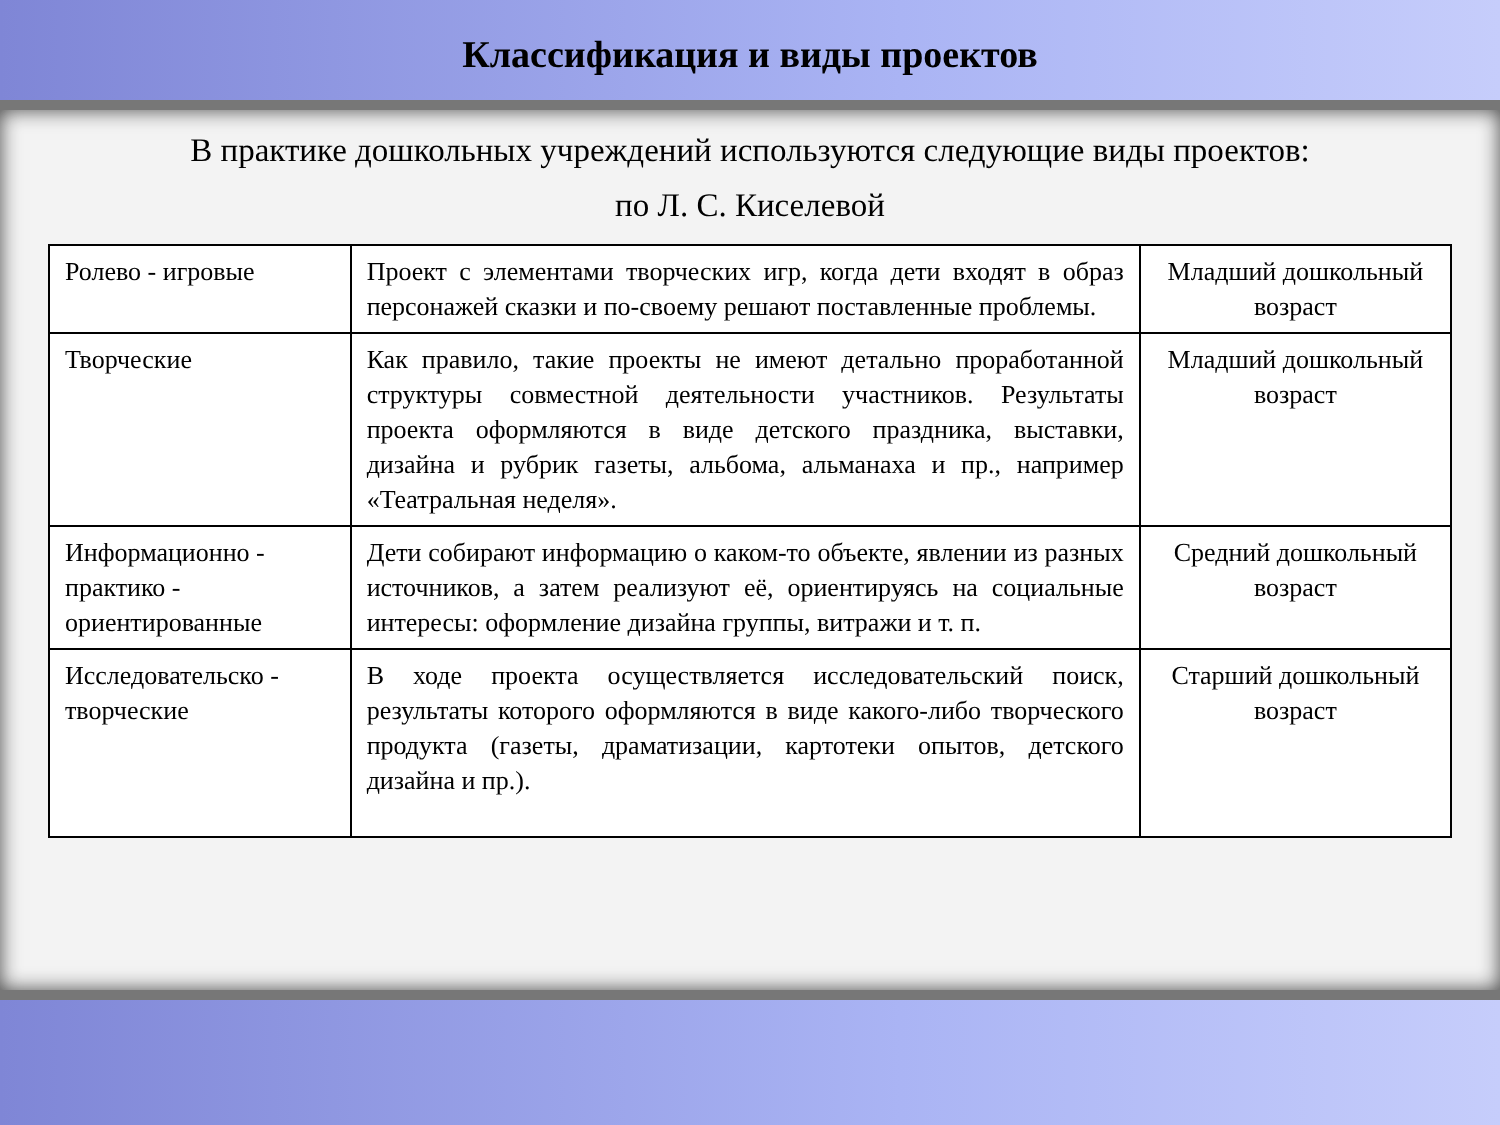Классификация и виды проектов
В практике дошкольных учреждений используются следующие виды проектов:
по Л. С. Киселевой
| Ролево - игровые | Проект с элементами творческих игр, когда дети входят в образ персонажей сказки и по-своему решают поставленные проблемы. | Младший дошкольный возраст |
| Творческие | Как правило, такие проекты не имеют детально проработанной структуры совместной деятельности участников. Результаты проекта оформляются в виде детского праздника, выставки, дизайна и рубрик газеты, альбома, альманаха и пр., например «Театральная неделя». | Младший дошкольный возраст |
| Информационно - практико - ориентированные | Дети собирают информацию о каком-то объекте, явлении из разных источников, а затем реализуют её, ориентируясь на социальные интересы: оформление дизайна группы, витражи и т. п. | Средний дошкольный возраст |
| Исследовательско - творческие | В ходе проекта осуществляется исследовательский поиск, результаты которого оформляются в виде какого-либо творческого продукта (газеты, драматизации, картотеки опытов, детского дизайна и пр.). | Старший дошкольный возраст |